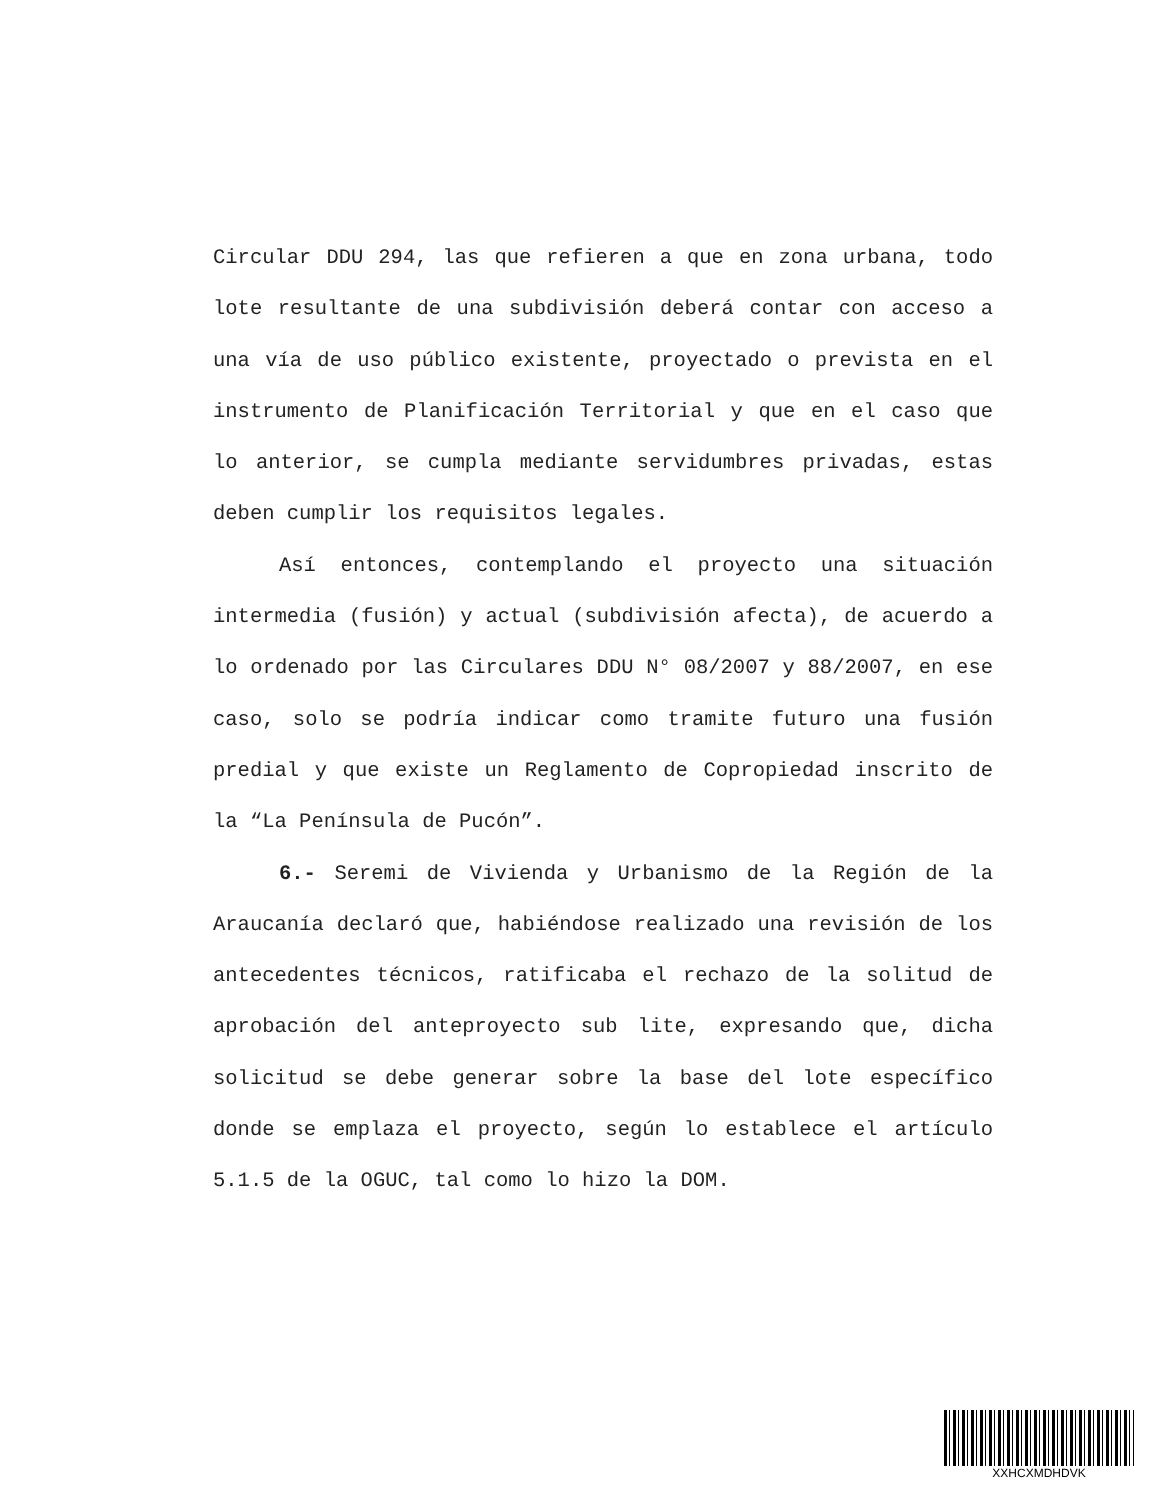Circular DDU 294, las que refieren a que en zona urbana, todo lote resultante de una subdivisión deberá contar con acceso a una vía de uso público existente, proyectado o prevista en el instrumento de Planificación Territorial y que en el caso que lo anterior, se cumpla mediante servidumbres privadas, estas deben cumplir los requisitos legales.
Así entonces, contemplando el proyecto una situación intermedia (fusión) y actual (subdivisión afecta), de acuerdo a lo ordenado por las Circulares DDU N° 08/2007 y 88/2007, en ese caso, solo se podría indicar como tramite futuro una fusión predial y que existe un Reglamento de Copropiedad inscrito de la “La Península de Pucón”.
6.- Seremi de Vivienda y Urbanismo de la Región de la Araucanía declaró que, habiéndose realizado una revisión de los antecedentes técnicos, ratificaba el rechazo de la solitud de aprobación del anteproyecto sub lite, expresando que, dicha solicitud se debe generar sobre la base del lote específico donde se emplaza el proyecto, según lo establece el artículo 5.1.5 de la OGUC, tal como lo hizo la DOM.
XXHCXMDHDVK